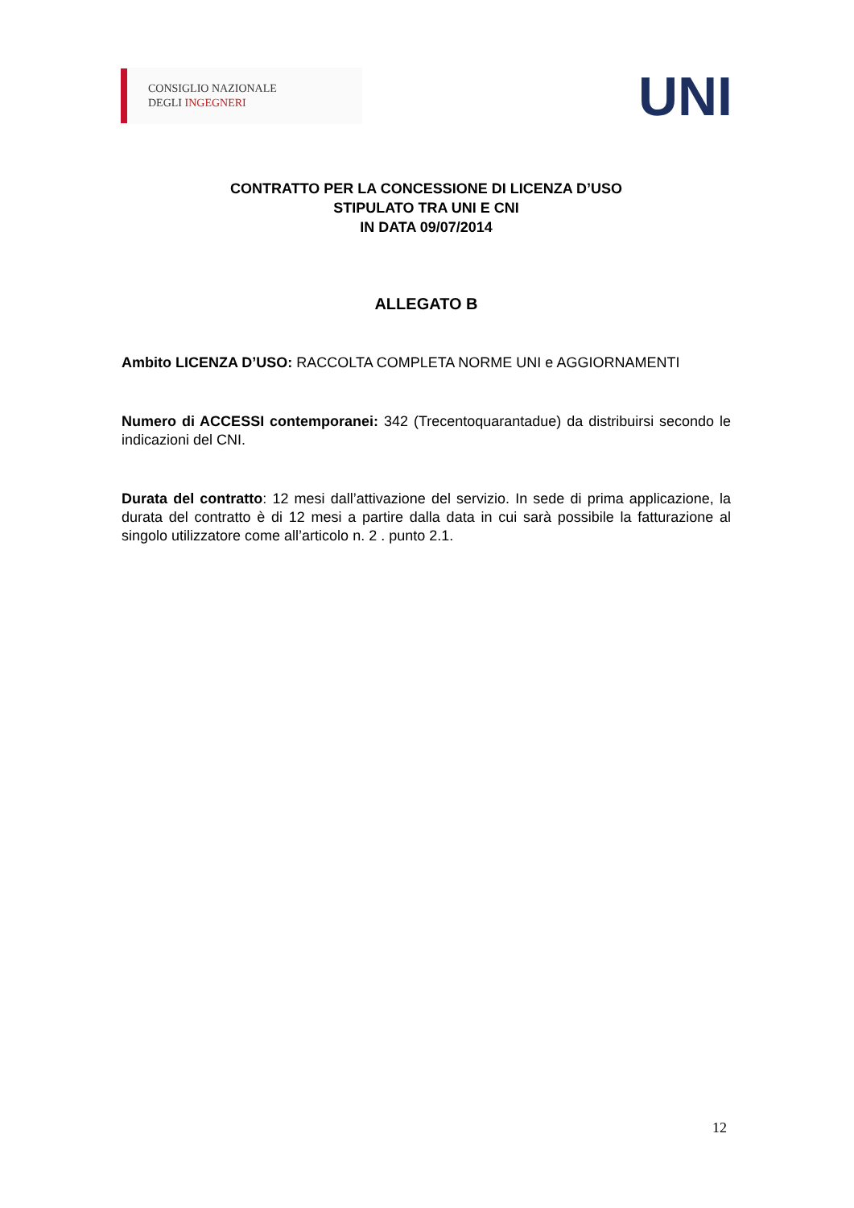CONSIGLIO NAZIONALE
DEGLI INGEGNERI
UNI
CONTRATTO PER LA CONCESSIONE DI LICENZA D’USO
STIPULATO TRA UNI E CNI
IN DATA 09/07/2014
ALLEGATO B
Ambito LICENZA D’USO: RACCOLTA COMPLETA NORME UNI e AGGIORNAMENTI
Numero di ACCESSI contemporanei: 342 (Trecentoquarantadue) da distribuirsi secondo le indicazioni del CNI.
Durata del contratto: 12 mesi dall’attivazione del servizio. In sede di prima applicazione, la durata del contratto è di 12 mesi a partire dalla data in cui sarà possibile la fatturazione al singolo utilizzatore come all’articolo n. 2 . punto 2.1.
12